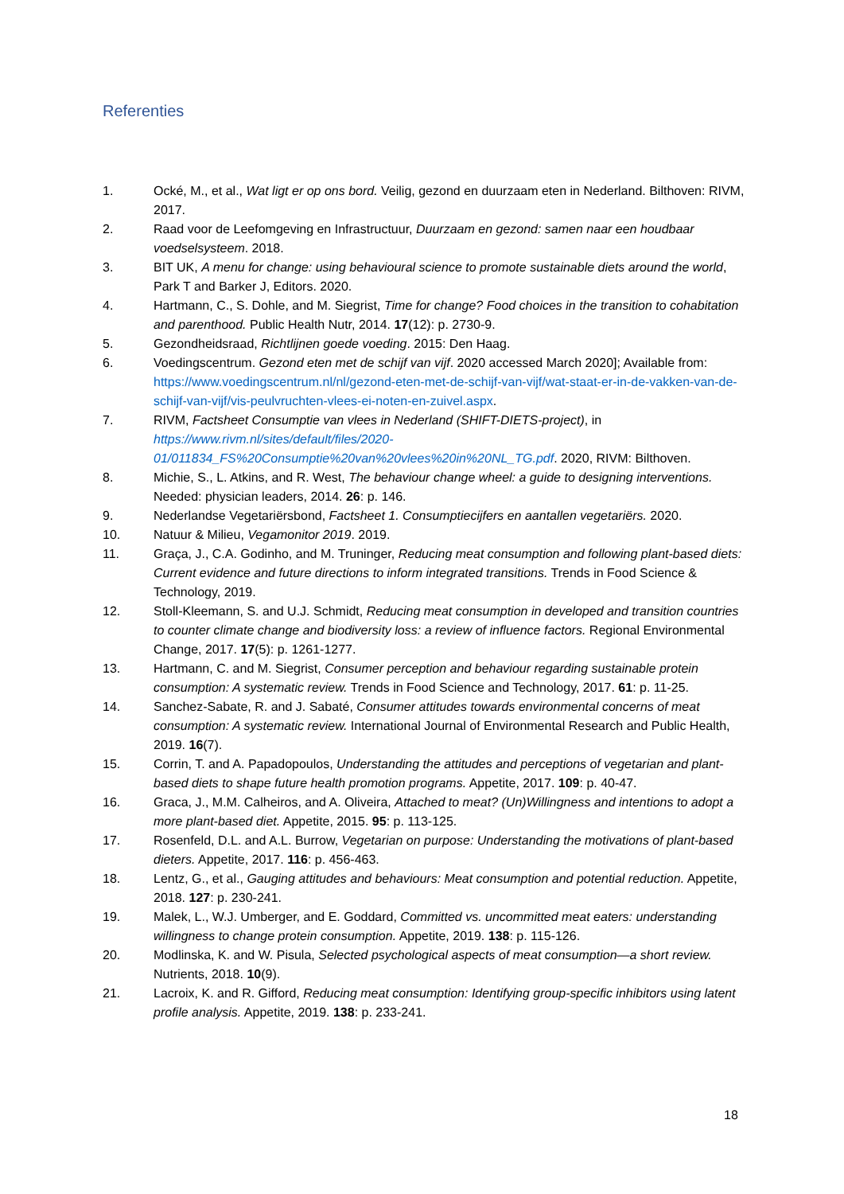Referenties
1. Ocké, M., et al., Wat ligt er op ons bord. Veilig, gezond en duurzaam eten in Nederland. Bilthoven: RIVM, 2017.
2. Raad voor de Leefomgeving en Infrastructuur, Duurzaam en gezond: samen naar een houdbaar voedselsysteem. 2018.
3. BIT UK, A menu for change: using behavioural science to promote sustainable diets around the world, Park T and Barker J, Editors. 2020.
4. Hartmann, C., S. Dohle, and M. Siegrist, Time for change? Food choices in the transition to cohabitation and parenthood. Public Health Nutr, 2014. 17(12): p. 2730-9.
5. Gezondheidsraad, Richtlijnen goede voeding. 2015: Den Haag.
6. Voedingscentrum. Gezond eten met de schijf van vijf. 2020 accessed March 2020]; Available from: https://www.voedingscentrum.nl/nl/gezond-eten-met-de-schijf-van-vijf/wat-staat-er-in-de-vakken-van-de-schijf-van-vijf/vis-peulvruchten-vlees-ei-noten-en-zuivel.aspx.
7. RIVM, Factsheet Consumptie van vlees in Nederland (SHIFT-DIETS-project), in https://www.rivm.nl/sites/default/files/2020-01/011834_FS%20Consumptie%20van%20vlees%20in%20NL_TG.pdf. 2020, RIVM: Bilthoven.
8. Michie, S., L. Atkins, and R. West, The behaviour change wheel: a guide to designing interventions. Needed: physician leaders, 2014. 26: p. 146.
9. Nederlandse Vegetariërsbond, Factsheet 1. Consumptiecijfers en aantallen vegetariërs. 2020.
10. Natuur & Milieu, Vegamonitor 2019. 2019.
11. Graça, J., C.A. Godinho, and M. Truninger, Reducing meat consumption and following plant-based diets: Current evidence and future directions to inform integrated transitions. Trends in Food Science & Technology, 2019.
12. Stoll-Kleemann, S. and U.J. Schmidt, Reducing meat consumption in developed and transition countries to counter climate change and biodiversity loss: a review of influence factors. Regional Environmental Change, 2017. 17(5): p. 1261-1277.
13. Hartmann, C. and M. Siegrist, Consumer perception and behaviour regarding sustainable protein consumption: A systematic review. Trends in Food Science and Technology, 2017. 61: p. 11-25.
14. Sanchez-Sabate, R. and J. Sabaté, Consumer attitudes towards environmental concerns of meat consumption: A systematic review. International Journal of Environmental Research and Public Health, 2019. 16(7).
15. Corrin, T. and A. Papadopoulos, Understanding the attitudes and perceptions of vegetarian and plant-based diets to shape future health promotion programs. Appetite, 2017. 109: p. 40-47.
16. Graca, J., M.M. Calheiros, and A. Oliveira, Attached to meat? (Un)Willingness and intentions to adopt a more plant-based diet. Appetite, 2015. 95: p. 113-125.
17. Rosenfeld, D.L. and A.L. Burrow, Vegetarian on purpose: Understanding the motivations of plant-based dieters. Appetite, 2017. 116: p. 456-463.
18. Lentz, G., et al., Gauging attitudes and behaviours: Meat consumption and potential reduction. Appetite, 2018. 127: p. 230-241.
19. Malek, L., W.J. Umberger, and E. Goddard, Committed vs. uncommitted meat eaters: understanding willingness to change protein consumption. Appetite, 2019. 138: p. 115-126.
20. Modlinska, K. and W. Pisula, Selected psychological aspects of meat consumption—a short review. Nutrients, 2018. 10(9).
21. Lacroix, K. and R. Gifford, Reducing meat consumption: Identifying group-specific inhibitors using latent profile analysis. Appetite, 2019. 138: p. 233-241.
18